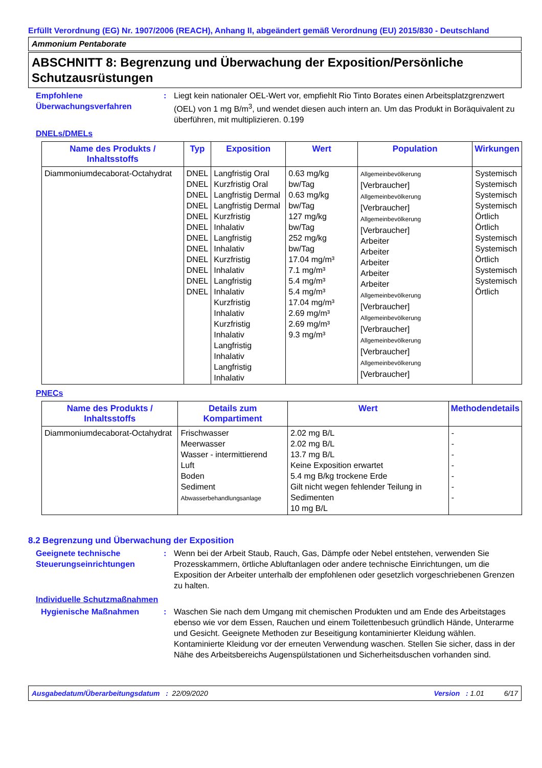Erfüllt Verordnung (EG) Nr. 1907/2006 (REACH), Anhang II, abgeändert gemäß Verordnung (EU) 2015/830 - Deutschland
Ammonium Pentaborate
ABSCHNITT 8: Begrenzung und Überwachung der Exposition/Persönliche Schutzausrüstungen
Empfohlene Überwachungsverfahren
: Liegt kein nationaler OEL-Wert vor, empfiehlt Rio Tinto Borates einen Arbeitsplatzgrenzwert (OEL) von 1 mg B/m<sup>3</sup>, und wendet diesen auch intern an. Um das Produkt in Boräquivalent zu überführen, mit multiplizieren. 0.199
DNELs/DMELs
| Name des Produkts / Inhaltsstoffs | Typ | Exposition | Wert | Population | Wirkungen |
| --- | --- | --- | --- | --- | --- |
| Diammoniumdecaborat-Octahydrat | DNEL DNEL DNEL DNEL DNEL DNEL DNEL DNEL DNEL DNEL DNEL DNEL | Langfristig Oral Kurzfristig Oral Langfristig Dermal Langfristig Dermal Kurzfristig Inhalativ Langfristig Inhalativ Kurzfristig Inhalativ Langfristig Inhalativ Kurzfristig Inhalativ Kurzfristig Inhalativ Langfristig Inhalativ Langfristig Inhalativ | 0.63 mg/kg bw/Tag 0.63 mg/kg bw/Tag 127 mg/kg bw/Tag 252 mg/kg bw/Tag 17.04 mg/m³ 7.1 mg/m³ 5.4 mg/m³ 5.4 mg/m³ 17.04 mg/m³ 2.69 mg/m³ 2.69 mg/m³ 9.3 mg/m³ | Allgemeinbevölkerung [Verbraucher] Allgemeinbevölkerung [Verbraucher] Allgemeinbevölkerung [Verbraucher] Arbeiter Arbeiter Arbeiter Arbeiter Arbeiter Allgemeinbevölkerung [Verbraucher] Allgemeinbevölkerung [Verbraucher] Allgemeinbevölkerung [Verbraucher] Allgemeinbevölkerung [Verbraucher] | Systemisch Systemisch Systemisch Systemisch Örtlich Örtlich Systemisch Systemisch Örtlich Systemisch Systemisch Örtlich |
PNECs
| Name des Produkts / Inhaltsstoffs | Details zum Kompartiment | Wert | Methodendetails |
| --- | --- | --- | --- |
| Diammoniumdecaborat-Octahydrat | Frischwasser Meerwasser Wasser - intermittierend Luft Boden Sediment Abwasserbehandlungsanlage | 2.02 mg B/L 2.02 mg B/L 13.7 mg B/L Keine Exposition erwartet 5.4 mg B/kg trockene Erde Gilt nicht wegen fehlender Teilung in Sedimenten 10 mg B/L | - - - - - - - |
8.2 Begrenzung und Überwachung der Exposition
Geeignete technische Steuerungseinrichtungen
: Wenn bei der Arbeit Staub, Rauch, Gas, Dämpfe oder Nebel entstehen, verwenden Sie Prozesskammern, örtliche Abluftanlagen oder andere technische Einrichtungen, um die Exposition der Arbeiter unterhalb der empfohlenen oder gesetzlich vorgeschriebenen Grenzen zu halten.
Individuelle Schutzmaßnahmen
Hygienische Maßnahmen : Waschen Sie nach dem Umgang mit chemischen Produkten und am Ende des Arbeitstages ebenso wie vor dem Essen, Rauchen und einem Toilettenbesuch gründlich Hände, Unterarme und Gesicht. Geeignete Methoden zur Beseitigung kontaminierter Kleidung wählen. Kontaminierte Kleidung vor der erneuten Verwendung waschen. Stellen Sie sicher, dass in der Nähe des Arbeitsbereichs Augenspülstationen und Sicherheitsduschen vorhanden sind.
Ausgabedatum/Überarbeitungsdatum : 22/09/2020 Version : 1.01 6/17